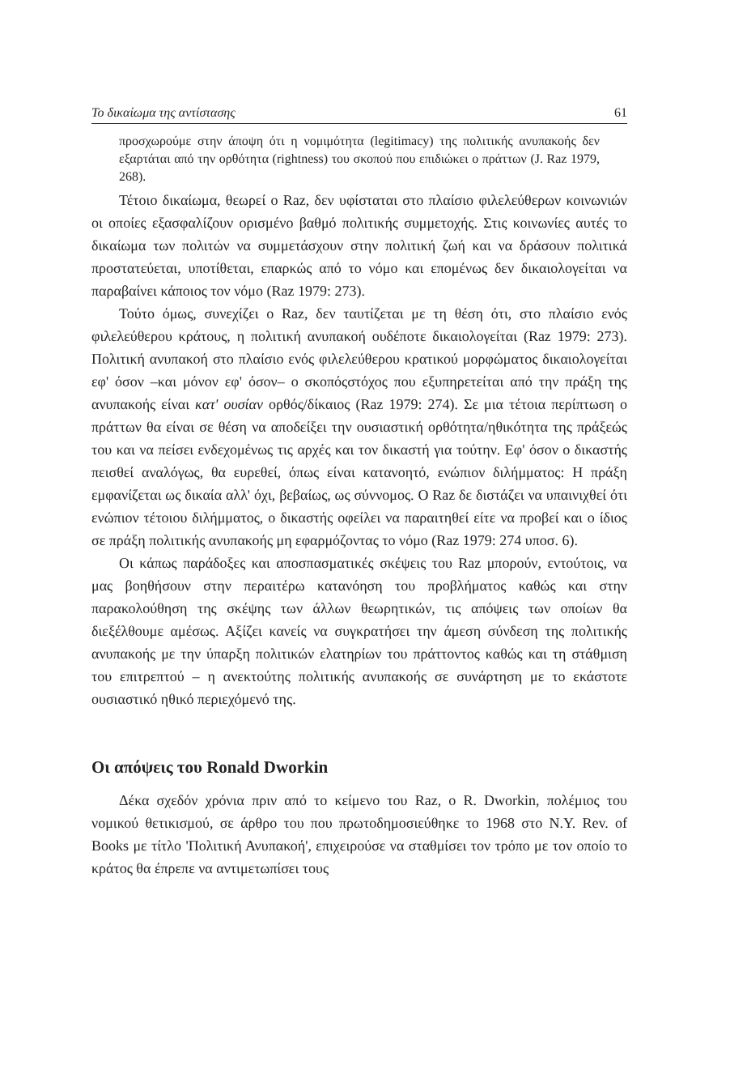Το δικαίωμα της αντίστασης 61
προσχωρούμε στην άποψη ότι η νομιμότητα (legitimacy) της πολιτικής ανυπακοής δεν εξαρτάται από την ορθότητα (rightness) του σκοπού που επιδιώκει ο πράττων (J. Raz 1979, 268).
Τέτοιο δικαίωμα, θεωρεί ο Raz, δεν υφίσταται στο πλαίσιο φιλελεύθερων κοινωνιών οι οποίες εξασφαλίζουν ορισμένο βαθμό πολιτικής συμμετοχής. Στις κοινωνίες αυτές το δικαίωμα των πολιτών να συμμετάσχουν στην πολιτική ζωή και να δράσουν πολιτικά προστατεύεται, υποτίθεται, επαρκώς από το νόμο και επομένως δεν δικαιολογείται να παραβαίνει κάποιος τον νόμο (Raz 1979: 273).
Τούτο όμως, συνεχίζει ο Raz, δεν ταυτίζεται με τη θέση ότι, στο πλαίσιο ενός φιλελεύθερου κράτους, η πολιτική ανυπακοή ουδέποτε δικαιολογείται (Raz 1979: 273). Πολιτική ανυπακοή στο πλαίσιο ενός φιλελεύθερου κρατικού μορφώματος δικαιολογείται εφ' όσον –και μόνον εφ' όσον– ο σκοπόςστόχος που εξυπηρετείται από την πράξη της ανυπακοής είναι κατ' ουσίαν ορθός/δίκαιος (Raz 1979: 274). Σε μια τέτοια περίπτωση ο πράττων θα είναι σε θέση να αποδείξει την ουσιαστική ορθότητα/ηθικότητα της πράξεώς του και να πείσει ενδεχομένως τις αρχές και τον δικαστή για τούτην. Εφ' όσον ο δικαστής πεισθεί αναλόγως, θα ευρεθεί, όπως είναι κατανοητό, ενώπιον διλήμματος: Η πράξη εμφανίζεται ως δικαία αλλ' όχι, βεβαίως, ως σύννομος. Ο Raz δε διστάζει να υπαινιχθεί ότι ενώπιον τέτοιου διλήμματος, ο δικαστής οφείλει να παραιτηθεί είτε να προβεί και ο ίδιος σε πράξη πολιτικής ανυπακοής μη εφαρμόζοντας το νόμο (Raz 1979: 274 υποσ. 6).
Οι κάπως παράδοξες και αποσπασματικές σκέψεις του Raz μπορούν, εντούτοις, να μας βοηθήσουν στην περαιτέρω κατανόηση του προβλήματος καθώς και στην παρακολούθηση της σκέψης των άλλων θεωρητικών, τις απόψεις των οποίων θα διεξέλθουμε αμέσως. Αξίζει κανείς να συγκρατήσει την άμεση σύνδεση της πολιτικής ανυπακοής με την ύπαρξη πολιτικών ελατηρίων του πράττοντος καθώς και τη στάθμιση του επιτρεπτού – η ανεκτούτης πολιτικής ανυπακοής σε συνάρτηση με το εκάστοτε ουσιαστικό ηθικό περιεχόμενό της.
Οι απόψεις του Ronald Dworkin
Δέκα σχεδόν χρόνια πριν από το κείμενο του Raz, ο R. Dworkin, πολέμιος του νομικού θετικισμού, σε άρθρο του που πρωτοδημοσιεύθηκε το 1968 στο N.Y. Rev. of Books με τίτλο 'Πολιτική Ανυπακοή', επιχειρούσε να σταθμίσει τον τρόπο με τον οποίο το κράτος θα έπρεπε να αντιμετωπίσει τους